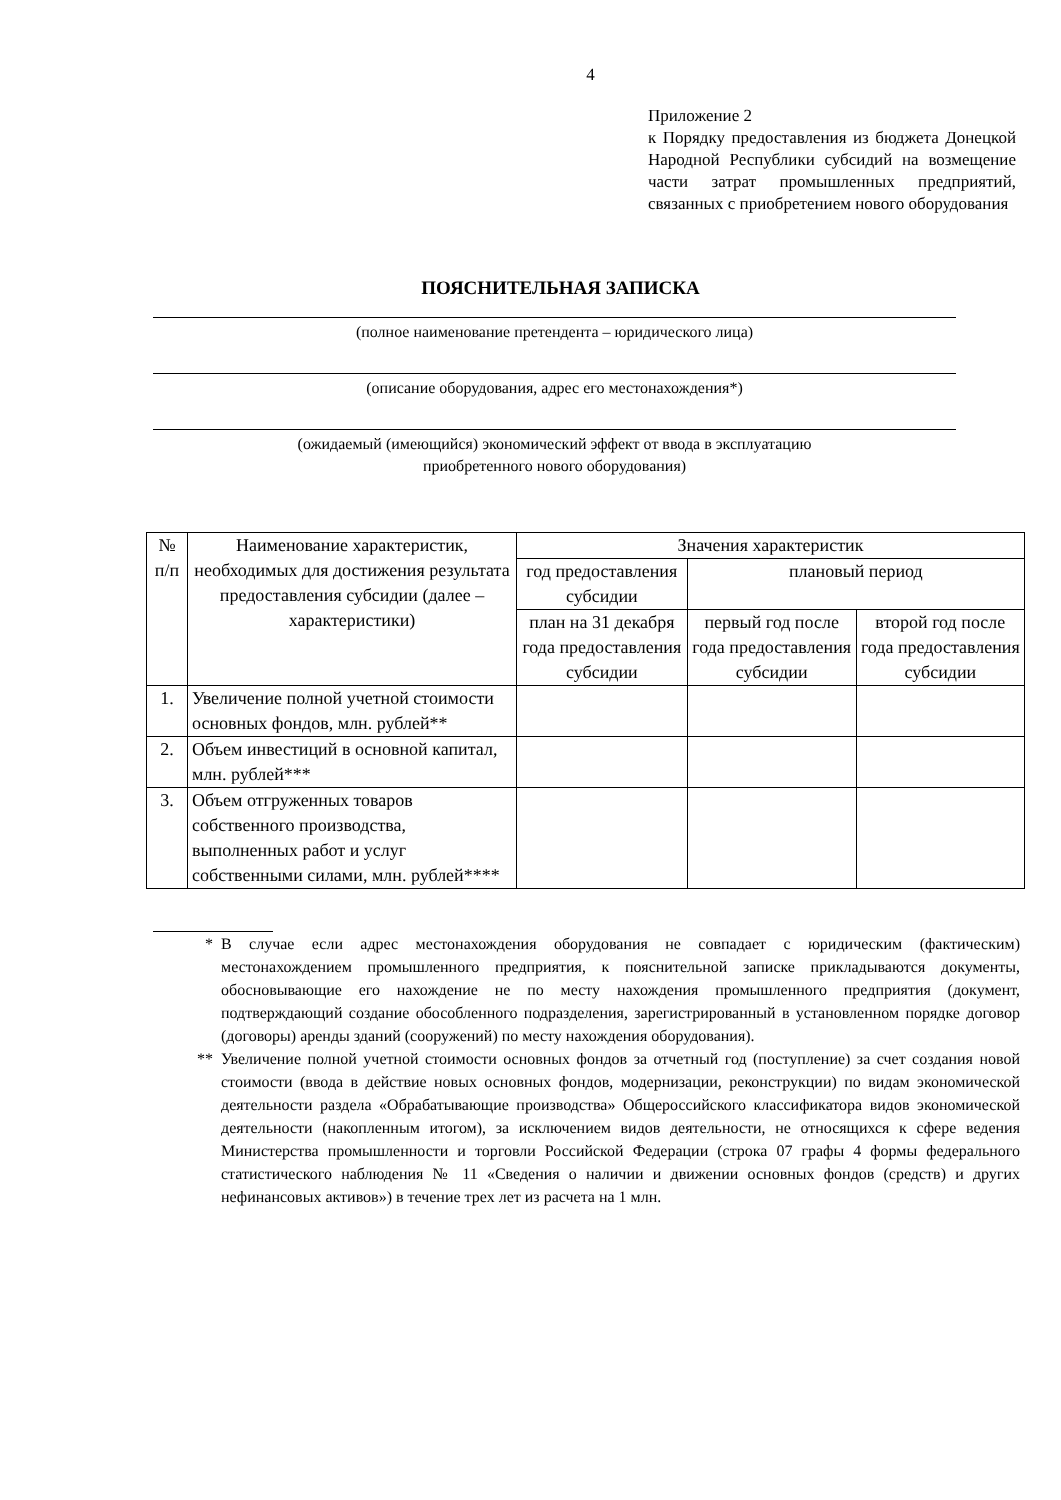4
Приложение 2
к Порядку предоставления из бюджета Донецкой Народной Республики субсидий на возмещение части затрат промышленных предприятий, связанных с приобретением нового оборудования
ПОЯСНИТЕЛЬНАЯ ЗАПИСКА
(полное наименование претендента – юридического лица)
(описание оборудования, адрес его местонахождения*)
(ожидаемый (имеющийся) экономический эффект от ввода в эксплуатацию
приобретенного нового оборудования)
| № п/п | Наименование характеристик, необходимых для достижения результата предоставления субсидии (далее – характеристики) | Значения характеристик | | |
| --- | --- | --- | --- | --- |
| | | год предоставления субсидии | плановый период | |
| | | план на 31 декабря года предоставления субсидии | первый год после года предоставления субсидии | второй год после года предоставления субсидии |
| 1. | Увеличение полной учетной стоимости основных фондов, млн. рублей** | | | |
| 2. | Объем инвестиций в основной капитал, млн. рублей*** | | | |
| 3. | Объем отгруженных товаров собственного производства, выполненных работ и услуг собственными силами, млн. рублей**** | | | |
* В случае если адрес местонахождения оборудования не совпадает с юридическим (фактическим) местонахождением промышленного предприятия, к пояснительной записке прикладываются документы, обосновывающие его нахождение не по месту нахождения промышленного предприятия (документ, подтверждающий создание обособленного подразделения, зарегистрированный в установленном порядке договор (договоры) аренды зданий (сооружений) по месту нахождения оборудования).
** Увеличение полной учетной стоимости основных фондов за отчетный год (поступление) за счет создания новой стоимости (ввода в действие новых основных фондов, модернизации, реконструкции) по видам экономической деятельности раздела «Обрабатывающие производства» Общероссийского классификатора видов экономической деятельности (накопленным итогом), за исключением видов деятельности, не относящихся к сфере ведения Министерства промышленности и торговли Российской Федерации (строка 07 графы 4 формы федерального статистического наблюдения № 11 «Сведения о наличии и движении основных фондов (средств) и других нефинансовых активов») в течение трех лет из расчета на 1 млн.